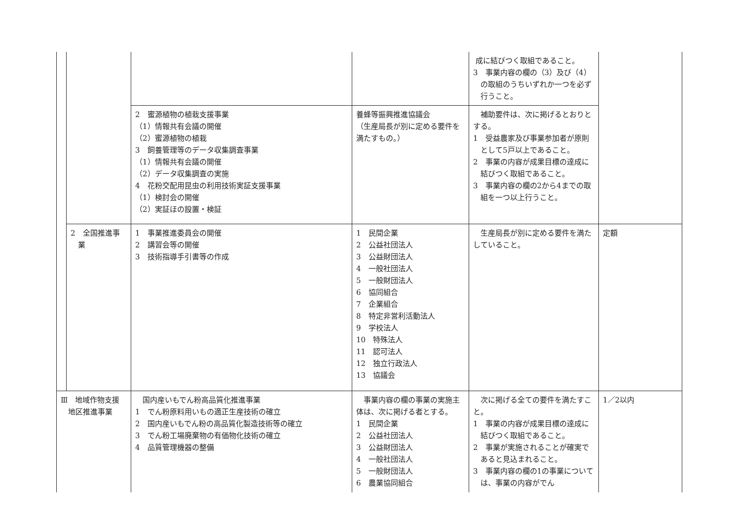| | | | | 成に結びつく取組であること。 3 事業内容の欄の（3）及び（4）の取組のうちいずれか一つを必ず行うこと。 | |
| | | 2 蜜源植物の植栽支援事業 （1）情報共有会議の開催 （2）蜜源植物の植栽 3 飼養管理等のデータ収集調査事業 （1）情報共有会議の開催 （2）データ収集調査の実施 4 花粉交配用昆虫の利用技術実証支援事業 （1）検討会の開催 （2）実証ほの設置・検証 | 養蜂等振興推進協議会 （生産局長が別に定める要件を満たすもの。） | 補助要件は、次に掲げるとおりとする。 1 受益農家及び事業参加者が原則として5戸以上であること。 2 事業の内容が成果目標の達成に結びつく取組であること。 3 事業内容の欄の2から4までの取組を一つ以上行うこと。 | |
| | 2 全国推進事業 | 1 事業推進委員会の開催 2 講習会等の開催 3 技術指導手引書等の作成 | 1 民間企業 2 公益社団法人 3 公益財団法人 4 一般社団法人 5 一般財団法人 6 協同組合 7 企業組合 8 特定非営利活動法人 9 学校法人 10 特殊法人 11 認可法人 12 独立行政法人 13 協議会 | 生産局長が別に定める要件を満たしていること。 | 定額 |
| Ⅲ 地域作物支援地区推進事業 | | 国内産いもでん粉高品質化推進事業 1 でん粉原料用いもの適正生産技術の確立 2 国内産いもでん粉の高品質化製造技術等の確立 3 でん粉工場廃棄物の有価物化技術の確立 4 品質管理機器の整備 | 事業内容の欄の事業の実施主体は、次に掲げる者とする。 1 民間企業 2 公益社団法人 3 公益財団法人 4 一般社団法人 5 一般財団法人 6 農業協同組合 | 次に掲げる全ての要件を満たすこと。 1 事業の内容が成果目標の達成に結びつく取組であること。 2 事業が実施されることが確実であると見込まれること。 3 事業内容の欄の1の事業については、事業の内容がでん | 1／2以内 |